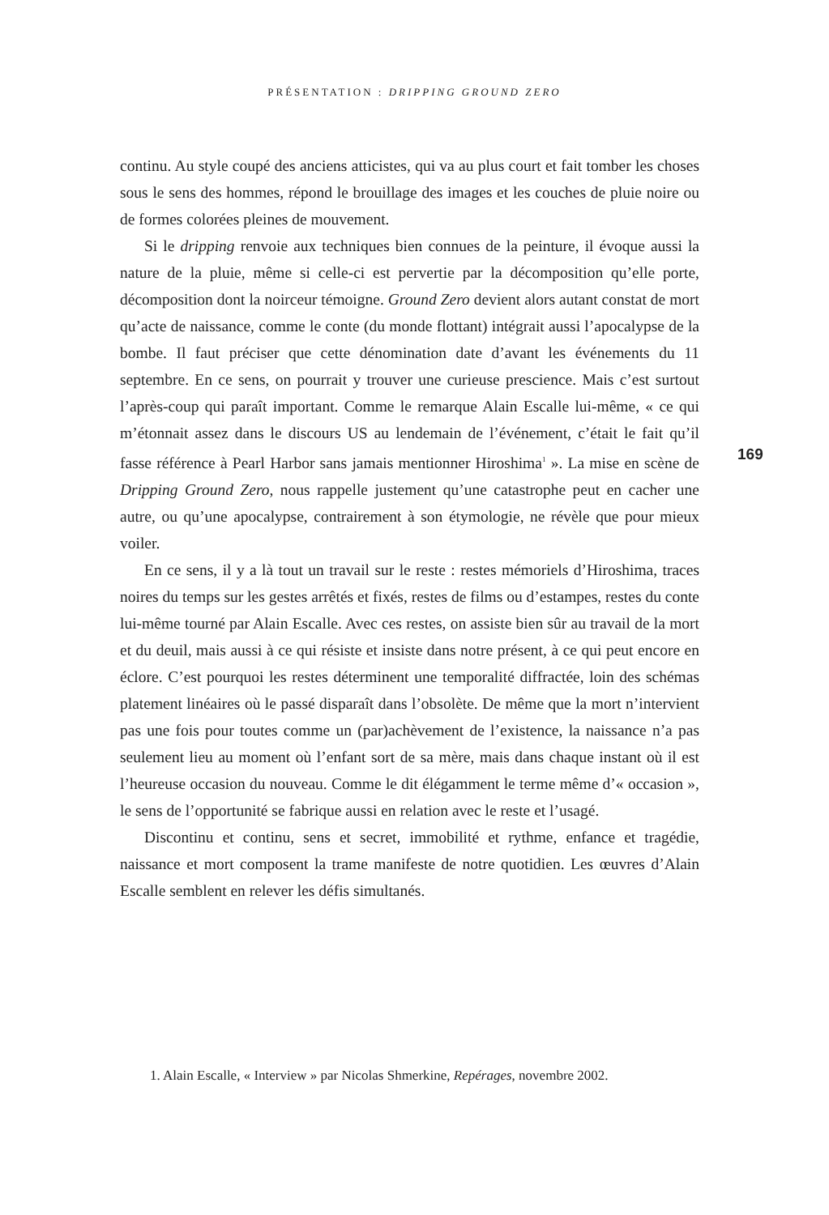PRÉSENTATION : DRIPPING GROUND ZERO
continu. Au style coupé des anciens atticistes, qui va au plus court et fait tomber les choses sous le sens des hommes, répond le brouillage des images et les couches de pluie noire ou de formes colorées pleines de mouvement.
Si le dripping renvoie aux techniques bien connues de la peinture, il évoque aussi la nature de la pluie, même si celle-ci est pervertie par la décomposition qu’elle porte, décomposition dont la noirceur témoigne. Ground Zero devient alors autant constat de mort qu’acte de naissance, comme le conte (du monde flottant) intégrait aussi l’apocalypse de la bombe. Il faut préciser que cette dénomination date d’avant les événements du 11 septembre. En ce sens, on pourrait y trouver une curieuse prescience. Mais c’est surtout l’après-coup qui paraît important. Comme le remarque Alain Escalle lui-même, « ce qui m’étonnait assez dans le discours US au lendemain de l’événement, c’était le fait qu’il fasse référence à Pearl Harbor sans jamais mentionner Hiroshima<sup>1</sup> ». La mise en scène de Dripping Ground Zero, nous rappelle justement qu’une catastrophe peut en cacher une autre, ou qu’une apocalypse, contrairement à son étymologie, ne révèle que pour mieux voiler.
En ce sens, il y a là tout un travail sur le reste : restes mémoriels d’Hiroshima, traces noires du temps sur les gestes arrêtés et fixés, restes de films ou d’estampes, restes du conte lui-même tourné par Alain Escalle. Avec ces restes, on assiste bien sûr au travail de la mort et du deuil, mais aussi à ce qui résiste et insiste dans notre présent, à ce qui peut encore en éclore. C’est pourquoi les restes déterminent une temporalité diffractée, loin des schémas platement linéaires où le passé disparaît dans l’obsolète. De même que la mort n’intervient pas une fois pour toutes comme un (par)achèvement de l’existence, la naissance n’a pas seulement lieu au moment où l’enfant sort de sa mère, mais dans chaque instant où il est l’heureuse occasion du nouveau. Comme le dit élégamment le terme même d’« occasion », le sens de l’opportunité se fabrique aussi en relation avec le reste et l’usagé.
Discontinu et continu, sens et secret, immobilité et rythme, enfance et tragédie, naissance et mort composent la trame manifeste de notre quotidien. Les œuvres d’Alain Escalle semblent en relever les défis simultanés.
169
1. Alain Escalle, « Interview » par Nicolas Shmerkine, Repérages, novembre 2002.